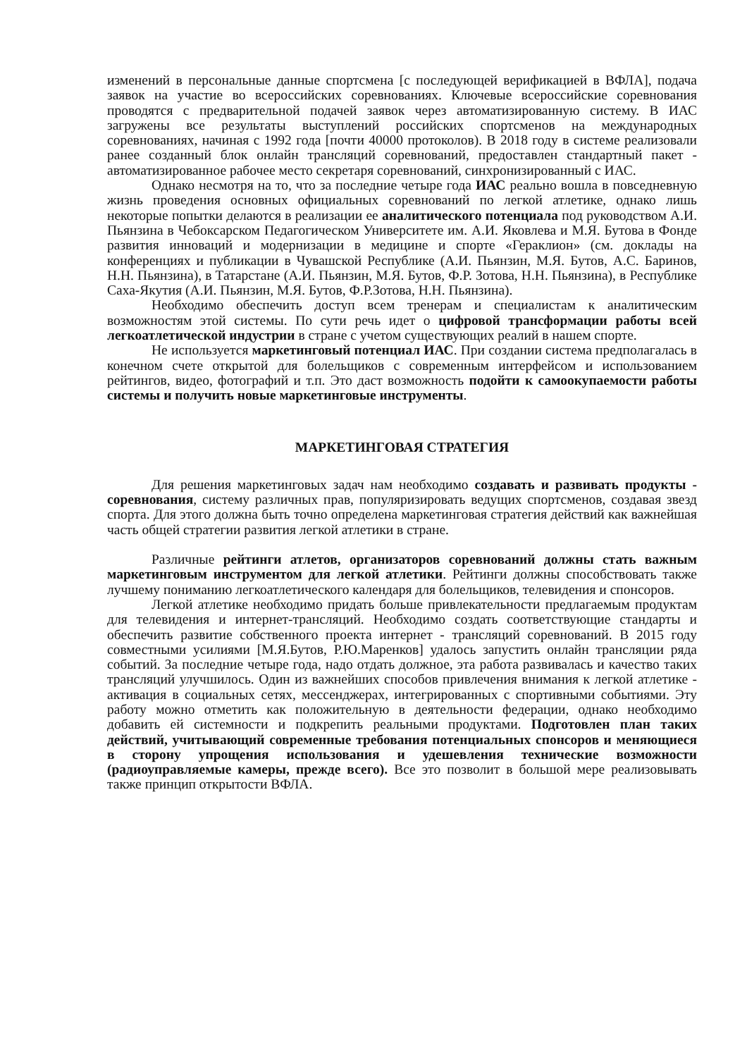изменений в персональные данные спортсмена [с последующей верификацией в ВФЛА], подача заявок на участие во всероссийских соревнованиях. Ключевые всероссийские соревнования проводятся с предварительной подачей заявок через автоматизированную систему. В ИАС загружены все результаты выступлений российских спортсменов на международных соревнованиях, начиная с 1992 года [почти 40000 протоколов). В 2018 году в системе реализовали ранее созданный блок онлайн трансляций соревнований, предоставлен стандартный пакет - автоматизированное рабочее место секретаря соревнований, синхронизированный с ИАС.
Однако несмотря на то, что за последние четыре года ИАС реально вошла в повседневную жизнь проведения основных официальных соревнований по легкой атлетике, однако лишь некоторые попытки делаются в реализации ее аналитического потенциала под руководством А.И. Пьянзина в Чебоксарском Педагогическом Университете им. А.И. Яковлева и М.Я. Бутова в Фонде развития инноваций и модернизации в медицине и спорте «Гераклион» (см. доклады на конференциях и публикации в Чувашской Республике (А.И. Пьянзин, М.Я. Бутов, А.С. Баринов, Н.Н. Пьянзина), в Татарстане (А.И. Пьянзин, М.Я. Бутов, Ф.Р. Зотова, Н.Н. Пьянзина), в Республике Саха-Якутия (А.И. Пьянзин, М.Я. Бутов, Ф.Р.Зотова, Н.Н. Пьянзина).
Необходимо обеспечить доступ всем тренерам и специалистам к аналитическим возможностям этой системы. По сути речь идет о цифровой трансформации работы всей легкоатлетической индустрии в стране с учетом существующих реалий в нашем спорте.
Не используется маркетинговый потенциал ИАС. При создании система предполагалась в конечном счете открытой для болельщиков с современным интерфейсом и использованием рейтингов, видео, фотографий и т.п. Это даст возможность подойти к самоокупаемости работы системы и получить новые маркетинговые инструменты.
МАРКЕТИНГОВАЯ СТРАТЕГИЯ
Для решения маркетинговых задач нам необходимо создавать и развивать продукты - соревнования, систему различных прав, популяризировать ведущих спортсменов, создавая звезд спорта. Для этого должна быть точно определена маркетинговая стратегия действий как важнейшая часть общей стратегии развития легкой атлетики в стране.
Различные рейтинги атлетов, организаторов соревнований должны стать важным маркетинговым инструментом для легкой атлетики. Рейтинги должны способствовать также лучшему пониманию легкоатлетического календаря для болельщиков, телевидения и спонсоров.
Легкой атлетике необходимо придать больше привлекательности предлагаемым продуктам для телевидения и интернет-трансляций. Необходимо создать соответствующие стандарты и обеспечить развитие собственного проекта интернет - трансляций соревнований. В 2015 году совместными усилиями [М.Я.Бутов, Р.Ю.Маренков] удалось запустить онлайн трансляции ряда событий. За последние четыре года, надо отдать должное, эта работа развивалась и качество таких трансляций улучшилось. Один из важнейших способов привлечения внимания к легкой атлетике - активация в социальных сетях, мессенджерах, интегрированных с спортивными событиями. Эту работу можно отметить как положительную в деятельности федерации, однако необходимо добавить ей системности и подкрепить реальными продуктами. Подготовлен план таких действий, учитывающий современные требования потенциальных спонсоров и меняющиеся в сторону упрощения использования и удешевления технические возможности (радиоуправляемые камеры, прежде всего). Все это позволит в большой мере реализовывать также принцип открытости ВФЛА.